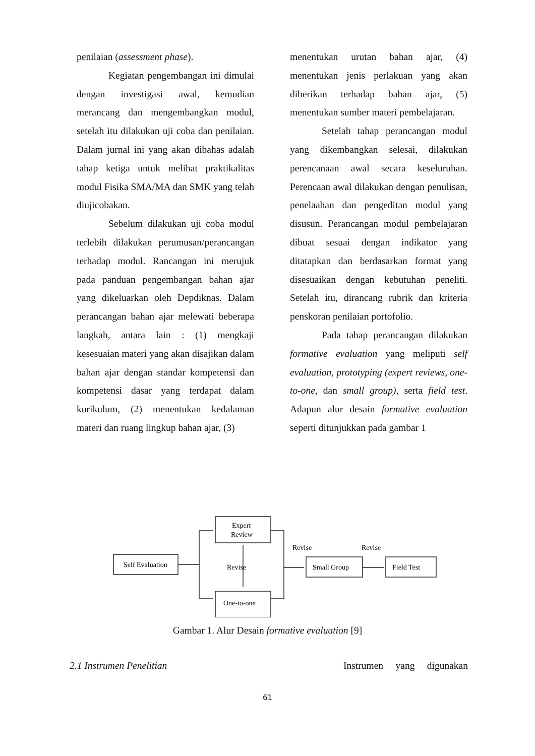penilaian (assessment phase).
Kegiatan pengembangan ini dimulai dengan investigasi awal, kemudian merancang dan mengembangkan modul, setelah itu dilakukan uji coba dan penilaian. Dalam jurnal ini yang akan dibahas adalah tahap ketiga untuk melihat praktikalitas modul Fisika SMA/MA dan SMK yang telah diujicobakan.
Sebelum dilakukan uji coba modul terlebih dilakukan perumusan/perancangan terhadap modul. Rancangan ini merujuk pada panduan pengembangan bahan ajar yang dikeluarkan oleh Depdiknas. Dalam perancangan bahan ajar melewati beberapa langkah, antara lain : (1) mengkaji kesesuaian materi yang akan disajikan dalam bahan ajar dengan standar kompetensi dan kompetensi dasar yang terdapat dalam kurikulum, (2) menentukan kedalaman materi dan ruang lingkup bahan ajar, (3)
menentukan urutan bahan ajar, (4) menentukan jenis perlakuan yang akan diberikan terhadap bahan ajar, (5) menentukan sumber materi pembelajaran.
Setelah tahap perancangan modul yang dikembangkan selesai, dilakukan perencanaan awal secara keseluruhan. Perencaan awal dilakukan dengan penulisan, penelaahan dan pengeditan modul yang disusun. Perancangan modul pembelajaran dibuat sesuai dengan indikator yang ditatapkan dan berdasarkan format yang disesuaikan dengan kebutuhan peneliti. Setelah itu, dirancang rubrik dan kriteria penskoran penilaian portofolio.
Pada tahap perancangan dilakukan formative evaluation yang meliputi self evaluation, prototyping (expert reviews, one-to-one, dan small group), serta field test. Adapun alur desain formative evaluation seperti ditunjukkan pada gambar 1
Self Evaluation
Expert
Review
Revise
One-to-one
Revise
Revise
Small Group
Field Test
Gambar 1. Alur Desain formative evaluation [9]
2.1 Instrumen Penelitian Instrumen yang digunakan
61